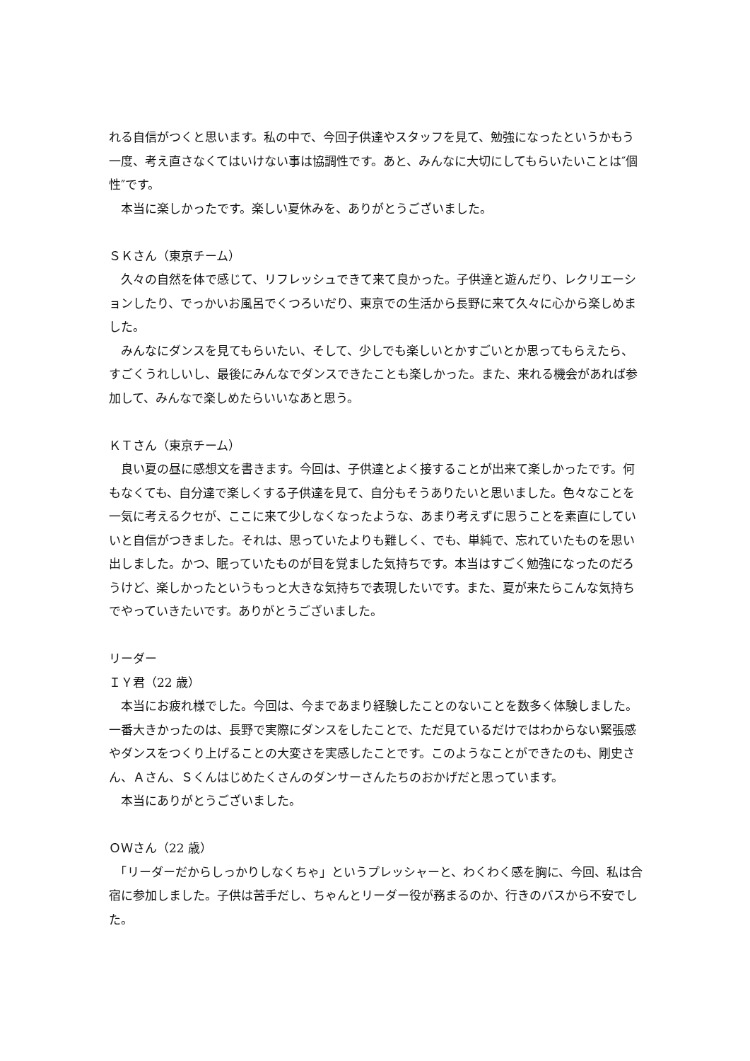れる自信がつくと思います。私の中で、今回子供達やスタッフを見て、勉強になったというかもう一度、考え直さなくてはいけない事は協調性です。あと、みんなに大切にしてもらいたいことは″個性″です。
　本当に楽しかったです。楽しい夏休みを、ありがとうございました。
ＳＫさん（東京チーム）
　久々の自然を体で感じて、リフレッシュできて来て良かった。子供達と遊んだり、レクリエーションしたり、でっかいお風呂でくつろいだり、東京での生活から長野に来て久々に心から楽しめました。
　みんなにダンスを見てもらいたい、そして、少しでも楽しいとかすごいとか思ってもらえたら、すごくうれしいし、最後にみんなでダンスできたことも楽しかった。また、来れる機会があれば参加して、みんなで楽しめたらいいなあと思う。
ＫＴさん（東京チーム）
　良い夏の昼に感想文を書きます。今回は、子供達とよく接することが出来て楽しかったです。何もなくても、自分達で楽しくする子供達を見て、自分もそうありたいと思いました。色々なことを一気に考えるクセが、ここに来て少しなくなったような、あまり考えずに思うことを素直にしていいと自信がつきました。それは、思っていたよりも難しく、でも、単純で、忘れていたものを思い出しました。かつ、眠っていたものが目を覚ました気持ちです。本当はすごく勉強になったのだろうけど、楽しかったというもっと大きな気持ちで表現したいです。また、夏が来たらこんな気持ちでやっていきたいです。ありがとうございました。
リーダー
ＩＹ君（22 歳）
　本当にお疲れ様でした。今回は、今まであまり経験したことのないことを数多く体験しました。一番大きかったのは、長野で実際にダンスをしたことで、ただ見ているだけではわからない緊張感やダンスをつくり上げることの大変さを実感したことです。このようなことができたのも、剛史さん、Ａさん、Ｓくんはじめたくさんのダンサーさんたちのおかげだと思っています。
　本当にありがとうございました。
ＯＷさん（22 歳）
　「リーダーだからしっかりしなくちゃ」というプレッシャーと、わくわく感を胸に、今回、私は合宿に参加しました。子供は苦手だし、ちゃんとリーダー役が務まるのか、行きのバスから不安でした。